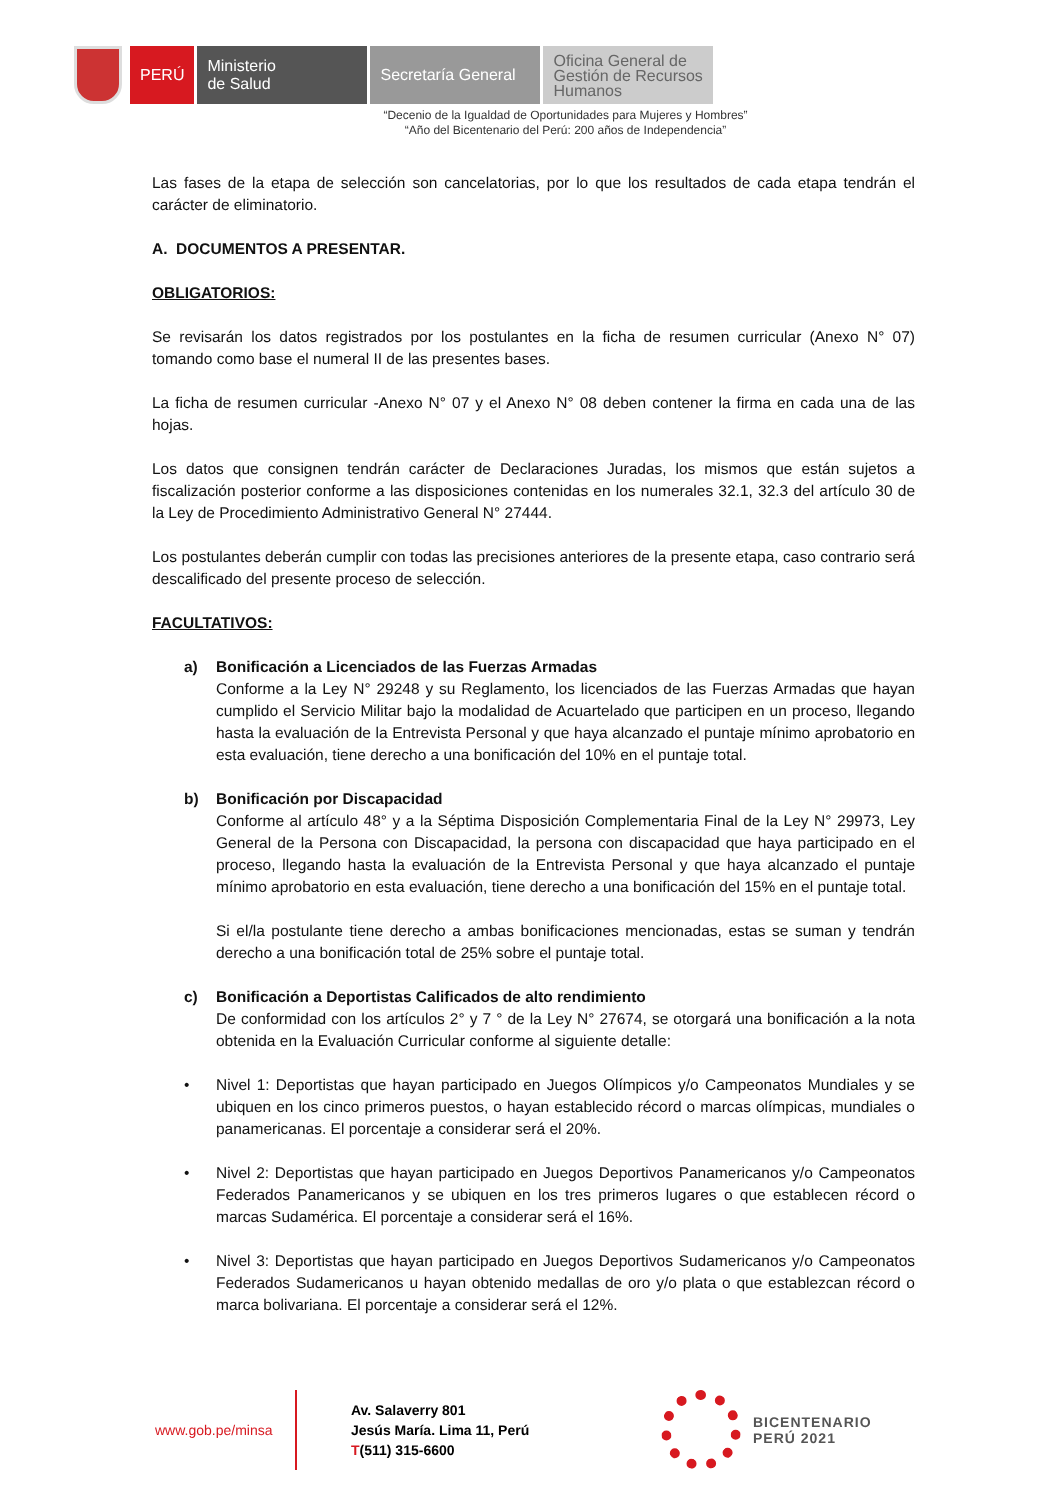PERÚ Ministerio
de Salud
Secretaría General
Oficina General de Gestión de Recursos Humanos
“Decenio de la Igualdad de Oportunidades para Mujeres y Hombres”
“Año del Bicentenario del Perú: 200 años de Independencia”
Las fases de la etapa de selección son cancelatorias, por lo que los resultados de cada etapa tendrán el carácter de eliminatorio.
A. DOCUMENTOS A PRESENTAR.
OBLIGATORIOS:
Se revisarán los datos registrados por los postulantes en la ficha de resumen curricular (Anexo N° 07) tomando como base el numeral II de las presentes bases.
La ficha de resumen curricular -Anexo N° 07 y el Anexo N° 08 deben contener la firma en cada una de las hojas.
Los datos que consignen tendrán carácter de Declaraciones Juradas, los mismos que están sujetos a fiscalización posterior conforme a las disposiciones contenidas en los numerales 32.1, 32.3 del artículo 30 de la Ley de Procedimiento Administrativo General N° 27444.
Los postulantes deberán cumplir con todas las precisiones anteriores de la presente etapa, caso contrario será descalificado del presente proceso de selección.
FACULTATIVOS:
a) Bonificación a Licenciados de las Fuerzas Armadas
Conforme a la Ley N° 29248 y su Reglamento, los licenciados de las Fuerzas Armadas que hayan cumplido el Servicio Militar bajo la modalidad de Acuartelado que participen en un proceso, llegando hasta la evaluación de la Entrevista Personal y que haya alcanzado el puntaje mínimo aprobatorio en esta evaluación, tiene derecho a una bonificación del 10% en el puntaje total.
b) Bonificación por Discapacidad
Conforme al artículo 48° y a la Séptima Disposición Complementaria Final de la Ley N° 29973, Ley General de la Persona con Discapacidad, la persona con discapacidad que haya participado en el proceso, llegando hasta la evaluación de la Entrevista Personal y que haya alcanzado el puntaje mínimo aprobatorio en esta evaluación, tiene derecho a una bonificación del 15% en el puntaje total.
Si el/la postulante tiene derecho a ambas bonificaciones mencionadas, estas se suman y tendrán derecho a una bonificación total de 25% sobre el puntaje total.
c) Bonificación a Deportistas Calificados de alto rendimiento
De conformidad con los artículos 2° y 7 ° de la Ley N° 27674, se otorgará una bonificación a la nota obtenida en la Evaluación Curricular conforme al siguiente detalle:
• Nivel 1: Deportistas que hayan participado en Juegos Olímpicos y/o Campeonatos Mundiales y se ubiquen en los cinco primeros puestos, o hayan establecido récord o marcas olímpicas, mundiales o panamericanas. El porcentaje a considerar será el 20%.
• Nivel 2: Deportistas que hayan participado en Juegos Deportivos Panamericanos y/o Campeonatos Federados Panamericanos y se ubiquen en los tres primeros lugares o que establecen récord o marcas Sudamérica. El porcentaje a considerar será el 16%.
• Nivel 3: Deportistas que hayan participado en Juegos Deportivos Sudamericanos y/o Campeonatos Federados Sudamericanos u hayan obtenido medallas de oro y/o plata o que establezcan récord o marca bolivariana. El porcentaje a considerar será el 12%.
www.gob.pe/minsa
Av. Salaverry 801
Jesús María. Lima 11, Perú
T(511) 315-6600
BICENTENARIO
PERÚ 2021